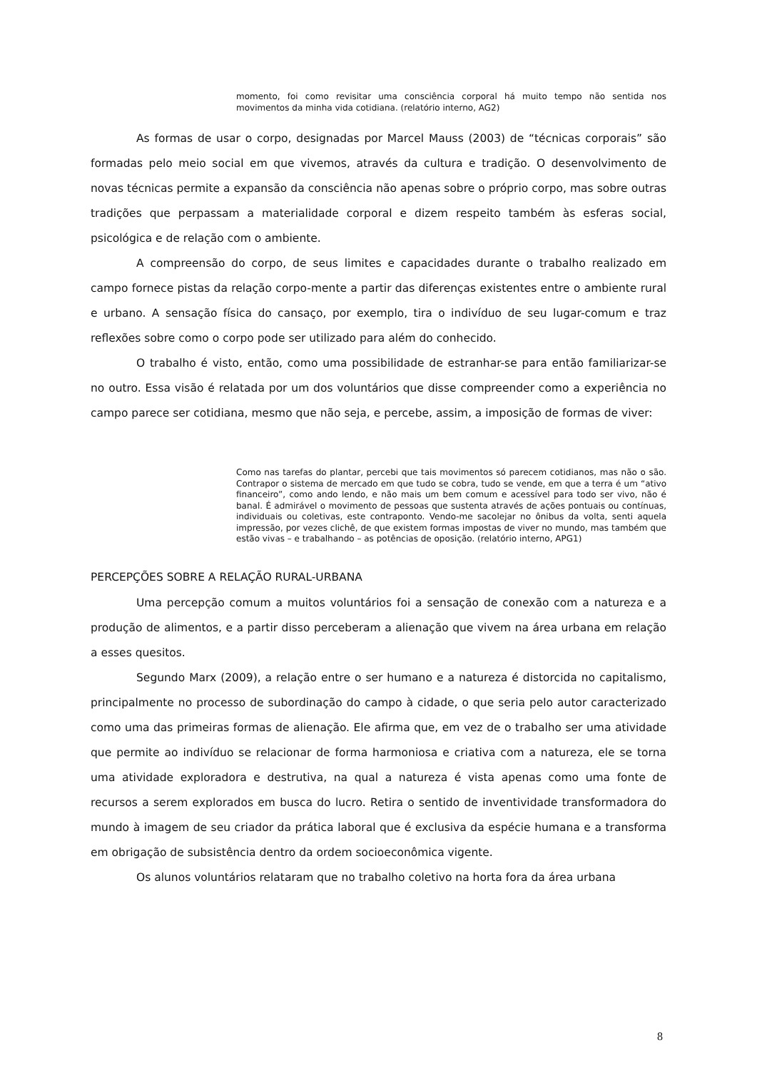momento, foi como revisitar uma consciência corporal há muito tempo não sentida nos movimentos da minha vida cotidiana. (relatório interno, AG2)
As formas de usar o corpo, designadas por Marcel Mauss (2003) de “técnicas corporais” são formadas pelo meio social em que vivemos, através da cultura e tradição. O desenvolvimento de novas técnicas permite a expansão da consciência não apenas sobre o próprio corpo, mas sobre outras tradições que perpassam a materialidade corporal e dizem respeito também às esferas social, psicológica e de relação com o ambiente.
A compreensão do corpo, de seus limites e capacidades durante o trabalho realizado em campo fornece pistas da relação corpo-mente a partir das diferenças existentes entre o ambiente rural e urbano. A sensação física do cansaço, por exemplo, tira o indivíduo de seu lugar-comum e traz reflexões sobre como o corpo pode ser utilizado para além do conhecido.
O trabalho é visto, então, como uma possibilidade de estranhar-se para então familiarizar-se no outro. Essa visão é relatada por um dos voluntários que disse compreender como a experiência no campo parece ser cotidiana, mesmo que não seja, e percebe, assim, a imposição de formas de viver:
Como nas tarefas do plantar, percebi que tais movimentos só parecem cotidianos, mas não o são. Contrapor o sistema de mercado em que tudo se cobra, tudo se vende, em que a terra é um “ativo financeiro”, como ando lendo, e não mais um bem comum e acessível para todo ser vivo, não é banal. É admirável o movimento de pessoas que sustenta através de ações pontuais ou contínuas, individuais ou coletivas, este contraponto. Vendo-me sacolejar no ônibus da volta, senti aquela impressão, por vezes clichê, de que existem formas impostas de viver no mundo, mas também que estão vivas – e trabalhando – as potências de oposição. (relatório interno, APG1)
PERCEPÇÕES SOBRE A RELAÇÃO RURAL-URBANA
Uma percepção comum a muitos voluntários foi a sensação de conexão com a natureza e a produção de alimentos, e a partir disso perceberam a alienação que vivem na área urbana em relação a esses quesitos.
Segundo Marx (2009), a relação entre o ser humano e a natureza é distorcida no capitalismo, principalmente no processo de subordinação do campo à cidade, o que seria pelo autor caracterizado como uma das primeiras formas de alienação. Ele afirma que, em vez de o trabalho ser uma atividade que permite ao indivíduo se relacionar de forma harmoniosa e criativa com a natureza, ele se torna uma atividade exploradora e destrutiva, na qual a natureza é vista apenas como uma fonte de recursos a serem explorados em busca do lucro. Retira o sentido de inventividade transformadora do mundo à imagem de seu criador da prática laboral que é exclusiva da espécie humana e a transforma em obrigação de subsistência dentro da ordem socioeconômica vigente.
Os alunos voluntários relataram que no trabalho coletivo na horta fora da área urbana
8